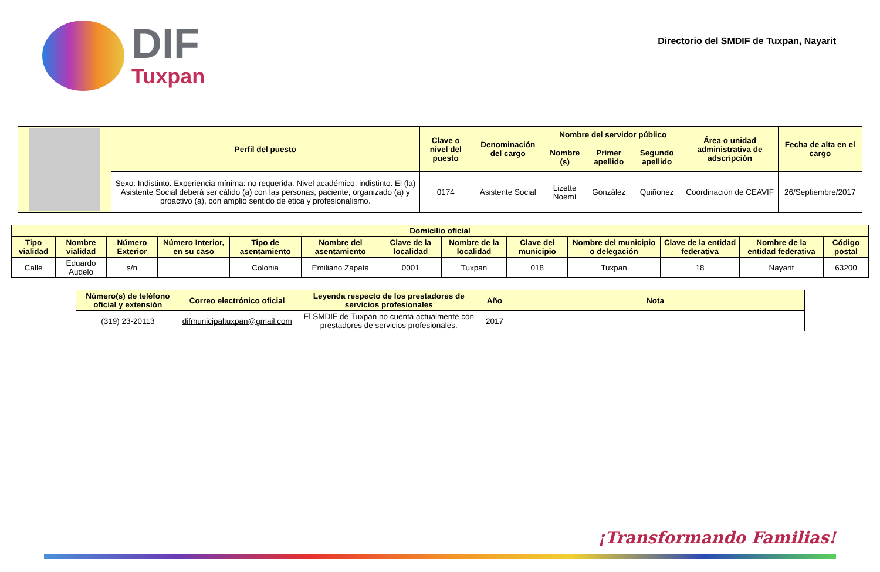DIF
Tuxpan
Directorio del SMDIF de Tuxpan, Nayarit
| | Perfil del puesto | Clave o nivel del puesto | Denominación del cargo | Nombre del servidor público | | | Área o unidad administrativa de adscripción | Fecha de alta en el cargo |
| --- | --- | --- | --- | --- | --- | --- | --- | --- |
| | | | | Nombre (s) | Primer apellido | Segundo apellido | | |
| | Sexo: Indistinto. Experiencia mínima: no requerida. Nivel académico: indistinto. El (la) Asistente Social deberá ser cálido (a) con las personas, paciente, organizado (a) y proactivo (a), con amplio sentido de ética y profesionalismo. | 0174 | Asistente Social | Lizette Noemí | González | Quiñonez | Coordinación de CEAVIF | 26/Septiembre/2017 |
| Domicilio oficial | | | | | | | | | | | | |
| --- | --- | --- | --- | --- | --- | --- | --- | --- | --- | --- | --- | --- |
| Tipo vialidad | Nombre vialidad | Número Exterior | Número Interior, en su caso | Tipo de asentamiento | Nombre del asentamiento | Clave de la localidad | Nombre de la localidad | Clave del municipio | Nombre del municipio o delegación | Clave de la entidad federativa | Nombre de la entidad federativa | Código postal |
| Calle | Eduardo Audelo | s/n | | Colonia | Emiliano Zapata | 0001 | Tuxpan | 018 | Tuxpan | 18 | Nayarit | 63200 |
| Número(s) de teléfono oficial y extensión | Correo electrónico oficial | Leyenda respecto de los prestadores de servicios profesionales | Año | Nota |
| --- | --- | --- | --- | --- |
| (319) 23-20113 | difmunicipaltuxpan@gmail.com | El SMDIF de Tuxpan no cuenta actualmente con prestadores de servicios profesionales. | 2017 | |
¡Transformando Familias!